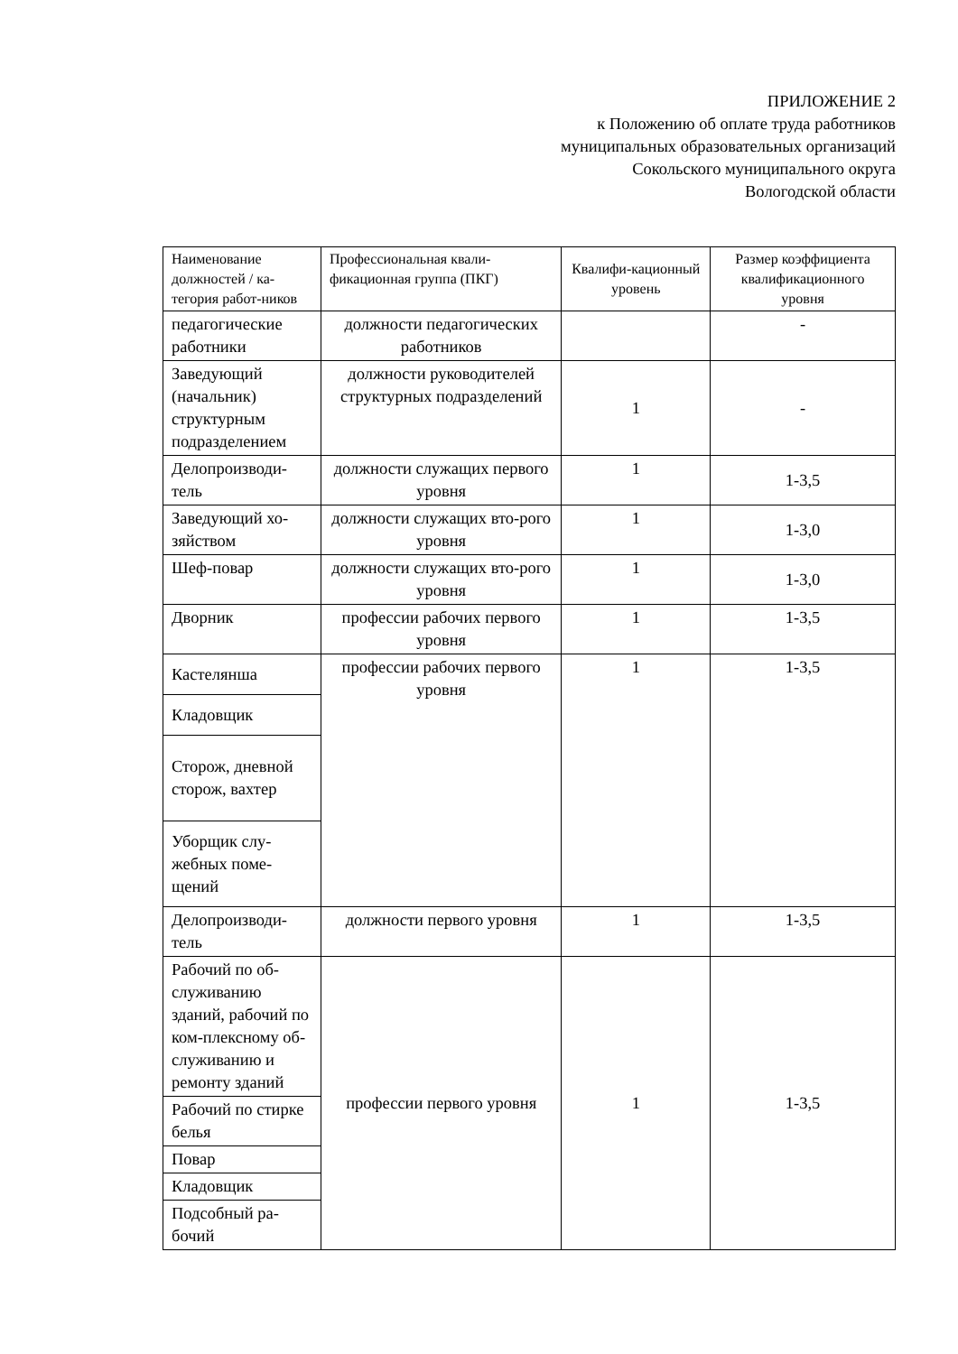ПРИЛОЖЕНИЕ 2
к Положению об оплате труда работников
муниципальных образовательных организаций
Сокольского муниципального округа
Вологодской области
| Наименование должностей / ка-тегория работ-ников | Профессиональная квали-фикационная группа (ПКГ) | Квалифи-кационный уровень | Размер коэффициента квалификационного уровня |
| педагогические работники | должности педагогических работников | | - |
| Заведующий (начальник) структурным подразделением | должности руководителей структурных подразделений | 1 | - |
| Делопроизводи-тель | должности служащих первого уровня | 1 | 1-3,5 |
| Заведующий хо-зяйством | должности служащих вто-рого уровня | 1 | 1-3,0 |
| Шеф-повар | должности служащих вто-рого уровня | 1 | 1-3,0 |
| Дворник | профессии рабочих первого уровня | 1 | 1-3,5 |
| Кастелянша | профессии рабочих первого уровня | 1 | 1-3,5 |
| Кладовщик | | | |
| Сторож, дневной сторож, вахтер | | | |
| Уборщик слу-жебных поме-щений | | | |
| Делопроизводи-тель | должности первого уровня | 1 | 1-3,5 |
| Рабочий по об-служиванию зданий, рабочий по ком-плексному об-служиванию и ремонту зданий | профессии первого уровня | 1 | 1-3,5 |
| Рабочий по стирке белья | | | |
| Повар | | | |
| Кладовщик | | | |
| Подсобный ра-бочий | | | |